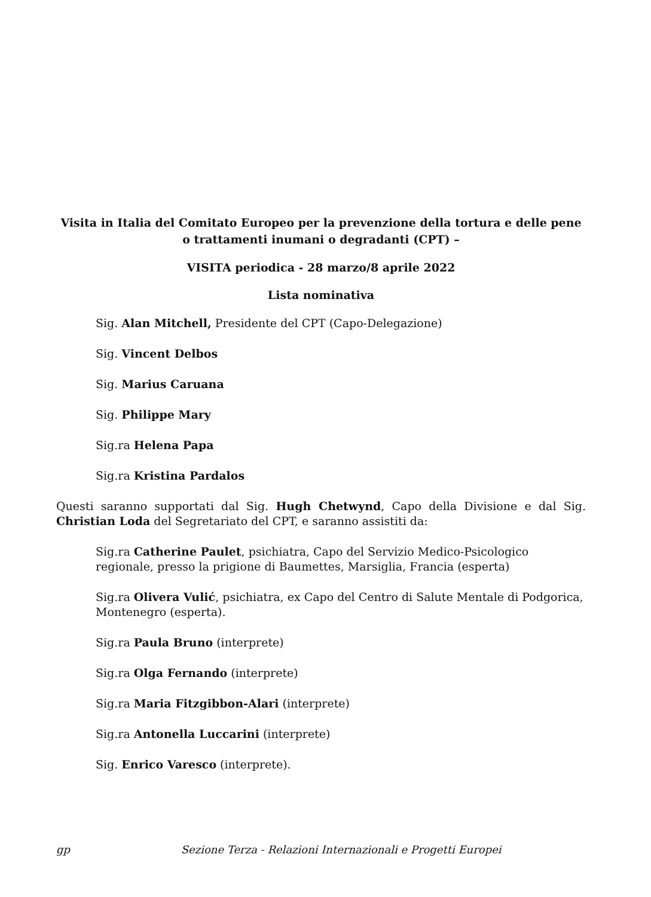Visita in Italia del Comitato Europeo per la prevenzione della tortura e delle pene o trattamenti inumani o degradanti (CPT) –
VISITA periodica - 28 marzo/8 aprile 2022
Lista nominativa
Sig. Alan Mitchell, Presidente del CPT (Capo-Delegazione)
Sig. Vincent Delbos
Sig. Marius Caruana
Sig. Philippe Mary
Sig.ra Helena Papa
Sig.ra Kristina Pardalos
Questi saranno supportati dal Sig. Hugh Chetwynd, Capo della Divisione e dal Sig. Christian Loda del Segretariato del CPT, e saranno assistiti da:
Sig.ra Catherine Paulet, psichiatra, Capo del Servizio Medico-Psicologico regionale, presso la prigione di Baumettes, Marsiglia, Francia (esperta)
Sig.ra Olivera Vulić, psichiatra, ex Capo del Centro di Salute Mentale di Podgorica, Montenegro (esperta).
Sig.ra Paula Bruno (interprete)
Sig.ra Olga Fernando (interprete)
Sig.ra Maria Fitzgibbon-Alari (interprete)
Sig.ra Antonella Luccarini (interprete)
Sig. Enrico Varesco (interprete).
gp Sezione Terza - Relazioni Internazionali e Progetti Europei